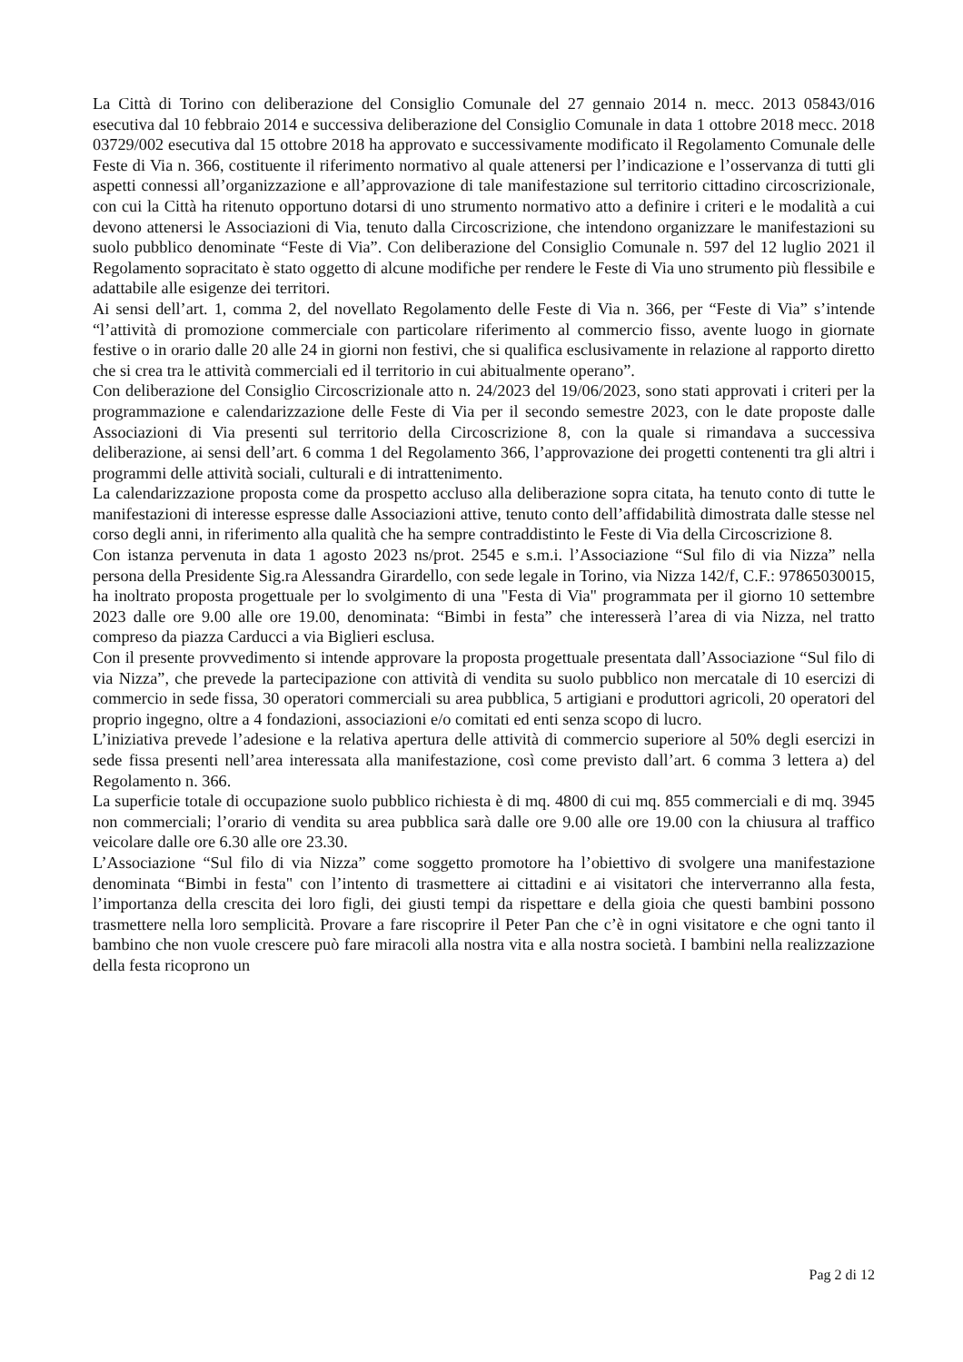La Città di Torino con deliberazione del Consiglio Comunale del 27 gennaio 2014 n. mecc. 2013 05843/016 esecutiva dal 10 febbraio 2014 e successiva deliberazione del Consiglio Comunale in data 1 ottobre 2018 mecc. 2018 03729/002 esecutiva dal 15 ottobre 2018 ha approvato e successivamente modificato il Regolamento Comunale delle Feste di Via n. 366, costituente il riferimento normativo al quale attenersi per l’indicazione e l’osservanza di tutti gli aspetti connessi all’organizzazione e all’approvazione di tale manifestazione sul territorio cittadino circoscrizionale, con cui la Città ha ritenuto opportuno dotarsi di uno strumento normativo atto a definire i criteri e le modalità a cui devono attenersi le Associazioni di Via, tenuto dalla Circoscrizione, che intendono organizzare le manifestazioni su suolo pubblico denominate “Feste di Via”. Con deliberazione del Consiglio Comunale n. 597 del 12 luglio 2021 il Regolamento sopracitato è stato oggetto di alcune modifiche per rendere le Feste di Via uno strumento più flessibile e adattabile alle esigenze dei territori.
Ai sensi dell’art. 1, comma 2, del novellato Regolamento delle Feste di Via n. 366, per “Feste di Via” s’intende “l’attività di promozione commerciale con particolare riferimento al commercio fisso, avente luogo in giornate festive o in orario dalle 20 alle 24 in giorni non festivi, che si qualifica esclusivamente in relazione al rapporto diretto che si crea tra le attività commerciali ed il territorio in cui abitualmente operano”.
Con deliberazione del Consiglio Circoscrizionale atto n. 24/2023 del 19/06/2023, sono stati approvati i criteri per la programmazione e calendarizzazione delle Feste di Via per il secondo semestre 2023, con le date proposte dalle Associazioni di Via presenti sul territorio della Circoscrizione 8, con la quale si rimandava a successiva deliberazione, ai sensi dell’art. 6 comma 1 del Regolamento 366, l’approvazione dei progetti contenenti tra gli altri i programmi delle attività sociali, culturali e di intrattenimento.
La calendarizzazione proposta come da prospetto accluso alla deliberazione sopra citata, ha tenuto conto di tutte le manifestazioni di interesse espresse dalle Associazioni attive, tenuto conto dell’affidabilità dimostrata dalle stesse nel corso degli anni, in riferimento alla qualità che ha sempre contraddistinto le Feste di Via della Circoscrizione 8.
Con istanza pervenuta in data 1 agosto 2023 ns/prot. 2545 e s.m.i. l’Associazione “Sul filo di via Nizza” nella persona della Presidente Sig.ra Alessandra Girardello, con sede legale in Torino, via Nizza 142/f, C.F.: 97865030015, ha inoltrato proposta progettuale per lo svolgimento di una "Festa di Via" programmata per il giorno 10 settembre 2023 dalle ore 9.00 alle ore 19.00, denominata: “Bimbi in festa” che interesserà l’area di via Nizza, nel tratto compreso da piazza Carducci a via Biglieri esclusa.
Con il presente provvedimento si intende approvare la proposta progettuale presentata dall’Associazione “Sul filo di via Nizza”, che prevede la partecipazione con attività di vendita su suolo pubblico non mercatale di 10 esercizi di commercio in sede fissa, 30 operatori commerciali su area pubblica, 5 artigiani e produttori agricoli, 20 operatori del proprio ingegno, oltre a 4 fondazioni, associazioni e/o comitati ed enti senza scopo di lucro.
L’iniziativa prevede l’adesione e la relativa apertura delle attività di commercio superiore al 50% degli esercizi in sede fissa presenti nell’area interessata alla manifestazione, così come previsto dall’art. 6 comma 3 lettera a) del Regolamento n. 366.
La superficie totale di occupazione suolo pubblico richiesta è di mq. 4800 di cui mq. 855 commerciali e di mq. 3945 non commerciali; l’orario di vendita su area pubblica sarà dalle ore 9.00 alle ore 19.00 con la chiusura al traffico veicolare dalle ore 6.30 alle ore 23.30.
L’Associazione “Sul filo di via Nizza” come soggetto promotore ha l’obiettivo di svolgere una manifestazione denominata “Bimbi in festa" con l’intento di trasmettere ai cittadini e ai visitatori che interverranno alla festa, l’importanza della crescita dei loro figli, dei giusti tempi da rispettare e della gioia che questi bambini possono trasmettere nella loro semplicità. Provare a fare riscoprire il Peter Pan che c’è in ogni visitatore e che ogni tanto il bambino che non vuole crescere può fare miracoli alla nostra vita e alla nostra società. I bambini nella realizzazione della festa ricoprono un
Pag 2 di 12